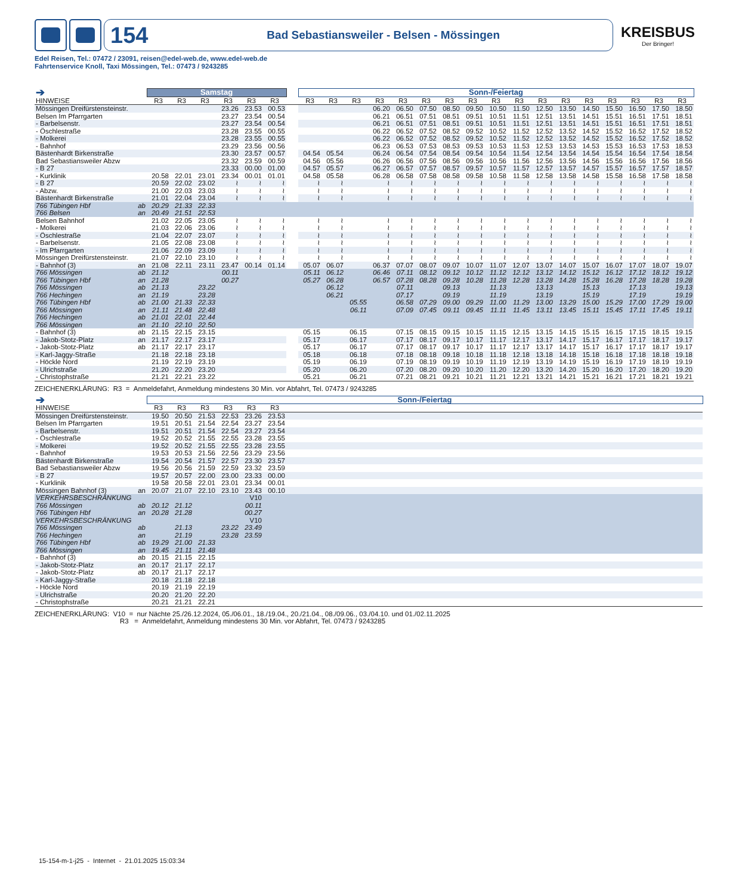154 Bad Sebastiansweiler - Belsen - Mössingen
KREISBUS
Der Bringer!
Edel Reisen, Tel.: 07472 / 23091, reisen@edel-web.de, www.edel-web.de
Fahrtenservice Knoll, Taxi Mössingen, Tel.: 07473 / 9243285
| ➔ | | Samstag | | | | | | | Sonn-/Feiertag | | | | | | | | | | | | | | | | |
| HINWEISE | | R3 | R3 | R3 | R3 | R3 | R3 | | R3 | R3 | R3 | R3 | R3 | R3 | R3 | R3 | R3 | R3 | R3 | R3 | R3 | R3 | R3 | R3 | R3 |
| Mössingen Dreifürstensteinstr. | | | | | 23.26 | 23.53 | 00.53 | | | | | 06.20 | 06.50 | 07.50 | 08.50 | 09.50 | 10.50 | 11.50 | 12.50 | 13.50 | 14.50 | 15.50 | 16.50 | 17.50 | 18.50 |
| Belsen Im Pfarrgarten | | | | | 23.27 | 23.54 | 00.54 | | | | | 06.21 | 06.51 | 07.51 | 08.51 | 09.51 | 10.51 | 11.51 | 12.51 | 13.51 | 14.51 | 15.51 | 16.51 | 17.51 | 18.51 |
| - Barbelsenstr. | | | | | 23.27 | 23.54 | 00.54 | | | | | 06.21 | 06.51 | 07.51 | 08.51 | 09.51 | 10.51 | 11.51 | 12.51 | 13.51 | 14.51 | 15.51 | 16.51 | 17.51 | 18.51 |
| - Öschlestraße | | | | | 23.28 | 23.55 | 00.55 | | | | | 06.22 | 06.52 | 07.52 | 08.52 | 09.52 | 10.52 | 11.52 | 12.52 | 13.52 | 14.52 | 15.52 | 16.52 | 17.52 | 18.52 |
| - Molkerei | | | | | 23.28 | 23.55 | 00.55 | | | | | 06.22 | 06.52 | 07.52 | 08.52 | 09.52 | 10.52 | 11.52 | 12.52 | 13.52 | 14.52 | 15.52 | 16.52 | 17.52 | 18.52 |
| - Bahnhof | | | | | 23.29 | 23.56 | 00.56 | | | | | 06.23 | 06.53 | 07.53 | 08.53 | 09.53 | 10.53 | 11.53 | 12.53 | 13.53 | 14.53 | 15.53 | 16.53 | 17.53 | 18.53 |
| Bästenhardt Birkenstraße | | | | | 23.30 | 23.57 | 00.57 | | 04.54 | 05.54 | | 06.24 | 06.54 | 07.54 | 08.54 | 09.54 | 10.54 | 11.54 | 12.54 | 13.54 | 14.54 | 15.54 | 16.54 | 17.54 | 18.54 |
| Bad Sebastiansweiler Abzw | | | | | 23.32 | 23.59 | 00.59 | | 04.56 | 05.56 | | 06.26 | 06.56 | 07.56 | 08.56 | 09.56 | 10.56 | 11.56 | 12.56 | 13.56 | 14.56 | 15.56 | 16.56 | 17.56 | 18.56 |
| - B 27 | | | | | 23.33 | 00.00 | 01.00 | | 04.57 | 05.57 | | 06.27 | 06.57 | 07.57 | 08.57 | 09.57 | 10.57 | 11.57 | 12.57 | 13.57 | 14.57 | 15.57 | 16.57 | 17.57 | 18.57 |
| - Kurklinik | | 20.58 | 22.01 | 23.01 | 23.34 | 00.01 | 01.01 | | 04.58 | 05.58 | | 06.28 | 06.58 | 07.58 | 08.58 | 09.58 | 10.58 | 11.58 | 12.58 | 13.58 | 14.58 | 15.58 | 16.58 | 17.58 | 18.58 |
| - B 27 | | 20.59 | 22.02 | 23.02 | ≀ | ≀ | ≀ | | ≀ | ≀ | | ≀ | ≀ | ≀ | ≀ | ≀ | ≀ | ≀ | ≀ | ≀ | ≀ | ≀ | ≀ | ≀ | ≀ |
| - Abzw. | | 21.00 | 22.03 | 23.03 | ≀ | ≀ | ≀ | | ≀ | ≀ | | ≀ | ≀ | ≀ | ≀ | ≀ | ≀ | ≀ | ≀ | ≀ | ≀ | ≀ | ≀ | ≀ | ≀ |
| Bästenhardt Birkenstraße | | 21.01 | 22.04 | 23.04 | ≀ | ≀ | ≀ | | ≀ | ≀ | | ≀ | ≀ | ≀ | ≀ | ≀ | ≀ | ≀ | ≀ | ≀ | ≀ | ≀ | ≀ | ≀ | ≀ |
| 766 Tübingen Hbf | ab | 20.29 | 21.33 | 22.33 | | | | | | | | | | | | | | | | | | | | | |
| 766 Belsen | an | 20.49 | 21.51 | 22.53 | | | | | | | | | | | | | | | | | | | | | |
| Belsen Bahnhof | | 21.02 | 22.05 | 23.05 | ≀ | ≀ | ≀ | | ≀ | ≀ | | ≀ | ≀ | ≀ | ≀ | ≀ | ≀ | ≀ | ≀ | ≀ | ≀ | ≀ | ≀ | ≀ | ≀ |
| - Molkerei | | 21.03 | 22.06 | 23.06 | ≀ | ≀ | ≀ | | ≀ | ≀ | | ≀ | ≀ | ≀ | ≀ | ≀ | ≀ | ≀ | ≀ | ≀ | ≀ | ≀ | ≀ | ≀ | ≀ |
| - Öschlestraße | | 21.04 | 22.07 | 23.07 | ≀ | ≀ | ≀ | | ≀ | ≀ | | ≀ | ≀ | ≀ | ≀ | ≀ | ≀ | ≀ | ≀ | ≀ | ≀ | ≀ | ≀ | ≀ | ≀ |
| - Barbelsenstr. | | 21.05 | 22.08 | 23.08 | ≀ | ≀ | ≀ | | ≀ | ≀ | | ≀ | ≀ | ≀ | ≀ | ≀ | ≀ | ≀ | ≀ | ≀ | ≀ | ≀ | ≀ | ≀ | ≀ |
| - Im Pfarrgarten | | 21.06 | 22.09 | 23.09 | ≀ | ≀ | ≀ | | ≀ | ≀ | | ≀ | ≀ | ≀ | ≀ | ≀ | ≀ | ≀ | ≀ | ≀ | ≀ | ≀ | ≀ | ≀ | ≀ |
| Mössingen Dreifürstensteinstr. | | 21.07 | 22.10 | 23.10 | ≀ | ≀ | ≀ | | ≀ | ≀ | | ≀ | ≀ | ≀ | ≀ | ≀ | ≀ | ≀ | ≀ | ≀ | ≀ | ≀ | ≀ | ≀ | ≀ |
| - Bahnhof (3) | an | 21.08 | 22.11 | 23.11 | 23.47 | 00.14 | 01.14 | | 05.07 | 06.07 | | 06.37 | 07.07 | 08.07 | 09.07 | 10.07 | 11.07 | 12.07 | 13.07 | 14.07 | 15.07 | 16.07 | 17.07 | 18.07 | 19.07 |
| 766 Mössingen | ab | 21.12 | | | 00.11 | | | | 05.11 | 06.12 | | 06.46 | 07.11 | 08.12 | 09.12 | 10.12 | 11.12 | 12.12 | 13.12 | 14.12 | 15.12 | 16.12 | 17.12 | 18.12 | 19.12 |
| 766 Tübingen Hbf | an | 21.28 | | | 00.27 | | | | 05.27 | 06.28 | | 06.57 | 07.28 | 08.28 | 09.28 | 10.28 | 11.28 | 12.28 | 13.28 | 14.28 | 15.28 | 16.28 | 17.28 | 18.28 | 19.28 |
| 766 Mössingen | ab | 21.13 | | 23.22 | | | | | | 06.12 | | | 07.11 | | 09.13 | | 11.13 | | 13.13 | | 15.13 | | 17.13 | | 19.13 |
| 766 Hechingen | an | 21.19 | | 23.28 | | | | | | 06.21 | | | 07.17 | | 09.19 | | 11.19 | | 13.19 | | 15.19 | | 17.19 | | 19.19 |
| 766 Tübingen Hbf | ab | 21.00 | 21.33 | 22.33 | | | | | | | 05.55 | | 06.58 | 07.29 | 09.00 | 09.29 | 11.00 | 11.29 | 13.00 | 13.29 | 15.00 | 15.29 | 17.00 | 17.29 | 19.00 |
| 766 Mössingen | an | 21.11 | 21.48 | 22.48 | | | | | | | 06.11 | | 07.09 | 07.45 | 09.11 | 09.45 | 11.11 | 11.45 | 13.11 | 13.45 | 15.11 | 15.45 | 17.11 | 17.45 | 19.11 |
| 766 Hechingen | ab | 21.01 | 22.01 | 22.44 | | | | | | | | | | | | | | | | | | | | | |
| 766 Mössingen | an | 21.10 | 22.10 | 22.50 | | | | | | | | | | | | | | | | | | | | | |
| - Bahnhof (3) | ab | 21.15 | 22.15 | 23.15 | | | | | 05.15 | | 06.15 | | 07.15 | 08.15 | 09.15 | 10.15 | 11.15 | 12.15 | 13.15 | 14.15 | 15.15 | 16.15 | 17.15 | 18.15 | 19.15 |
| - Jakob-Stotz-Platz | an | 21.17 | 22.17 | 23.17 | | | | | 05.17 | | 06.17 | | 07.17 | 08.17 | 09.17 | 10.17 | 11.17 | 12.17 | 13.17 | 14.17 | 15.17 | 16.17 | 17.17 | 18.17 | 19.17 |
| - Jakob-Stotz-Platz | ab | 21.17 | 22.17 | 23.17 | | | | | 05.17 | | 06.17 | | 07.17 | 08.17 | 09.17 | 10.17 | 11.17 | 12.17 | 13.17 | 14.17 | 15.17 | 16.17 | 17.17 | 18.17 | 19.17 |
| - Karl-Jaggy-Straße | | 21.18 | 22.18 | 23.18 | | | | | 05.18 | | 06.18 | | 07.18 | 08.18 | 09.18 | 10.18 | 11.18 | 12.18 | 13.18 | 14.18 | 15.18 | 16.18 | 17.18 | 18.18 | 19.18 |
| - Höckle Nord | | 21.19 | 22.19 | 23.19 | | | | | 05.19 | | 06.19 | | 07.19 | 08.19 | 09.19 | 10.19 | 11.19 | 12.19 | 13.19 | 14.19 | 15.19 | 16.19 | 17.19 | 18.19 | 19.19 |
| - Ulrichstraße | | 21.20 | 22.20 | 23.20 | | | | | 05.20 | | 06.20 | | 07.20 | 08.20 | 09.20 | 10.20 | 11.20 | 12.20 | 13.20 | 14.20 | 15.20 | 16.20 | 17.20 | 18.20 | 19.20 |
| - Christophstraße | | 21.21 | 22.21 | 23.22 | | | | | 05.21 | | 06.21 | | 07.21 | 08.21 | 09.21 | 10.21 | 11.21 | 12.21 | 13.21 | 14.21 | 15.21 | 16.21 | 17.21 | 18.21 | 19.21 |
ZEICHENERKLÄRUNG: R3 = Anmeldefahrt, Anmeldung mindestens 30 Min. vor Abfahrt, Tel. 07473 / 9243285
| ➔ | | Sonn-/Feiertag | | | | | | |
| HINWEISE | | R3 | R3 | R3 | R3 | R3 | R3 | |
| Mössingen Dreifürstensteinstr. | | 19.50 | 20.50 | 21.53 | 22.53 | 23.26 | 23.53 | |
| Belsen Im Pfarrgarten | | 19.51 | 20.51 | 21.54 | 22.54 | 23.27 | 23.54 | |
| - Barbelsenstr. | | 19.51 | 20.51 | 21.54 | 22.54 | 23.27 | 23.54 | |
| - Öschlestraße | | 19.52 | 20.52 | 21.55 | 22.55 | 23.28 | 23.55 | |
| - Molkerei | | 19.52 | 20.52 | 21.55 | 22.55 | 23.28 | 23.55 | |
| - Bahnhof | | 19.53 | 20.53 | 21.56 | 22.56 | 23.29 | 23.56 | |
| Bästenhardt Birkenstraße | | 19.54 | 20.54 | 21.57 | 22.57 | 23.30 | 23.57 | |
| Bad Sebastiansweiler Abzw | | 19.56 | 20.56 | 21.59 | 22.59 | 23.32 | 23.59 | |
| - B 27 | | 19.57 | 20.57 | 22.00 | 23.00 | 23.33 | 00.00 | |
| - Kurklinik | | 19.58 | 20.58 | 22.01 | 23.01 | 23.34 | 00.01 | |
| Mössingen Bahnhof (3) | an | 20.07 | 21.07 | 22.10 | 23.10 | 23.43 | 00.10 | |
| VERKEHRSBESCHRÄNKUNG | | | | | | V10 | | |
| 766 Mössingen | ab | 20.12 | 21.12 | | | 00.11 | | |
| 766 Tübingen Hbf | an | 20.28 | 21.28 | | | 00.27 | | |
| VERKEHRSBESCHRÄNKUNG | | | | | | V10 | | |
| 766 Mössingen | ab | | 21.13 | | 23.22 | 23.49 | | |
| 766 Hechingen | an | | 21.19 | | 23.28 | 23.59 | | |
| 766 Tübingen Hbf | ab | 19.29 | 21.00 | 21.33 | | | | |
| 766 Mössingen | an | 19.45 | 21.11 | 21.48 | | | | |
| - Bahnhof (3) | ab | 20.15 | 21.15 | 22.15 | | | | |
| - Jakob-Stotz-Platz | an | 20.17 | 21.17 | 22.17 | | | | |
| - Jakob-Stotz-Platz | ab | 20.17 | 21.17 | 22.17 | | | | |
| - Karl-Jaggy-Straße | | 20.18 | 21.18 | 22.18 | | | | |
| - Höckle Nord | | 20.19 | 21.19 | 22.19 | | | | |
| - Ulrichstraße | | 20.20 | 21.20 | 22.20 | | | | |
| - Christophstraße | | 20.21 | 21.21 | 22.21 | | | | |
ZEICHENERKLÄRUNG: V10 = nur Nächte 25./26.12.2024, 05./06.01., 18./19.04., 20./21.04., 08./09.06., 03./04.10. und 01./02.11.2025
R3 = Anmeldefahrt, Anmeldung mindestens 30 Min. vor Abfahrt, Tel. 07473 / 9243285
15-154-m-1-j25 - Internet - 21.01.2025 15:03:34